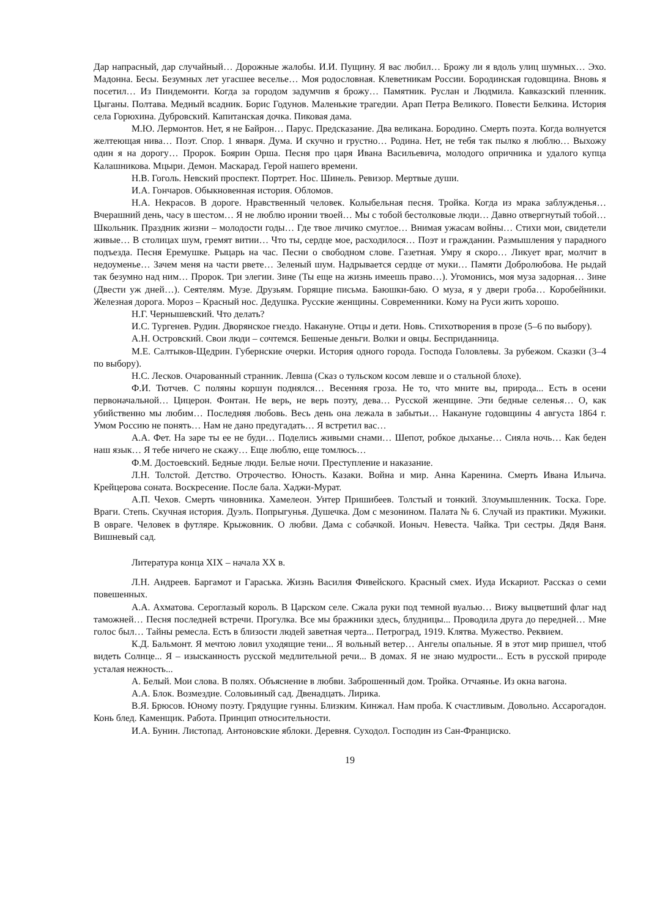Дар напрасный, дар случайный… Дорожные жалобы. И.И. Пущину. Я вас любил… Брожу ли я вдоль улиц шумных… Эхо. Мадонна. Бесы. Безумных лет угасшее веселье… Моя родословная. Клеветникам России. Бородинская годовщина. Вновь я посетил… Из Пиндемонти. Когда за городом задумчив я брожу… Памятник. Руслан и Людмила. Кавказский пленник. Цыганы. Полтава. Медный всадник. Борис Годунов. Маленькие трагедии. Арап Петра Великого. Повести Белкина. История села Горюхина. Дубровский. Капитанская дочка. Пиковая дама.
М.Ю. Лермонтов. Нет, я не Байрон… Парус. Предсказание. Два великана. Бородино. Смерть поэта. Когда волнуется желтеющая нива… Поэт. Спор. 1 января. Дума. И скучно и грустно… Родина. Нет, не тебя так пылко я люблю… Выхожу один я на дорогу… Пророк. Боярин Орша. Песня про царя Ивана Васильевича, молодого опричника и удалого купца Калашникова. Мцыри. Демон. Маскарад. Герой нашего времени.
Н.В. Гоголь. Невский проспект. Портрет. Нос. Шинель. Ревизор. Мертвые души.
И.А. Гончаров. Обыкновенная история. Обломов.
Н.А. Некрасов. В дороге. Нравственный человек. Колыбельная песня. Тройка. Когда из мрака заблужденья… Вчерашний день, часу в шестом… Я не люблю иронии твоей… Мы с тобой бестолковые люди… Давно отвергнутый тобой… Школьник. Праздник жизни – молодости годы… Где твое личико смуглое… Внимая ужасам войны… Стихи мои, свидетели живые… В столицах шум, гремят витии… Что ты, сердце мое, расходилося… Поэт и гражданин. Размышления у парадного подъезда. Песня Еремушке. Рыцарь на час. Песни о свободном слове. Газетная. Умру я скоро… Ликует враг, молчит в недоуменье… Зачем меня на части рвете… Зеленый шум. Надрывается сердце от муки… Памяти Добролюбова. Не рыдай так безумно над ним… Пророк. Три элегии. Зине (Ты еще на жизнь имеешь право…). Угомонись, моя муза задорная… Зине (Двести уж дней…). Сеятелям. Музе. Друзьям. Горящие письма. Баюшки-баю. О муза, я у двери гроба… Коробейники. Железная дорога. Мороз – Красный нос. Дедушка. Русские женщины. Современники. Кому на Руси жить хорошо.
Н.Г. Чернышевский. Что делать?
И.С. Тургенев. Рудин. Дворянское гнездо. Накануне. Отцы и дети. Новь. Стихотворения в прозе (5–6 по выбору).
А.Н. Островский. Свои люди – сочтемся. Бешеные деньги. Волки и овцы. Бесприданница.
М.Е. Салтыков-Щедрин. Губернские очерки. История одного города. Господа Головлевы. За рубежом. Сказки (3–4 по выбору).
Н.С. Лесков. Очарованный странник. Левша (Сказ о тульском косом левше и о стальной блохе).
Ф.И. Тютчев. С поляны коршун поднялся… Весенняя гроза. Не то, что мните вы, природа... Есть в осени первоначальной… Цицерон. Фонтан. Не верь, не верь поэту, дева… Русской женщине. Эти бедные селенья… О, как убийственно мы любим… Последняя любовь. Весь день она лежала в забытьи… Накануне годовщины 4 августа 1864 г. Умом Россию не понять… Нам не дано предугадать… Я встретил вас…
А.А. Фет. На заре ты ее не буди… Поделись живыми снами… Шепот, робкое дыханье… Сияла ночь… Как беден наш язык… Я тебе ничего не скажу… Еще люблю, еще томлюсь…
Ф.М. Достоевский. Бедные люди. Белые ночи. Преступление и наказание.
Л.Н. Толстой. Детство. Отрочество. Юность. Казаки. Война и мир. Анна Каренина. Смерть Ивана Ильича. Крейцерова соната. Воскресение. После бала. Хаджи-Мурат.
А.П. Чехов. Смерть чиновника. Хамелеон. Унтер Пришибеев. Толстый и тонкий. Злоумышленник. Тоска. Горе. Враги. Степь. Скучная история. Дуэль. Попрыгунья. Душечка. Дом с мезонином. Палата № 6. Случай из практики. Мужики. В овраге. Человек в футляре. Крыжовник. О любви. Дама с собачкой. Ионыч. Невеста. Чайка. Три сестры. Дядя Ваня. Вишневый сад.
Литература конца XIX – начала XX в.
Л.Н. Андреев. Баргамот и Гараська. Жизнь Василия Фивейского. Красный смех. Иуда Искариот. Рассказ о семи повешенных.
А.А. Ахматова. Сероглазый король. В Царском селе. Сжала руки под темной вуалью… Вижу выцветший флаг над таможней… Песня последней встречи. Прогулка. Все мы бражники здесь, блудницы... Проводила друга до передней… Мне голос был… Тайны ремесла. Есть в близости людей заветная черта... Петроград, 1919. Клятва. Мужество. Реквием.
К.Д. Бальмонт. Я мечтою ловил уходящие тени... Я вольный ветер… Ангелы опальные. Я в этот мир пришел, чтоб видеть Солнце... Я – изысканность русской медлительной речи... В домах. Я не знаю мудрости... Есть в русской природе усталая нежность...
А. Белый. Мои слова. В полях. Объяснение в любви. Заброшенный дом. Тройка. Отчаянье. Из окна вагона.
А.А. Блок. Возмездие. Соловьиный сад. Двенадцать. Лирика.
В.Я. Брюсов. Юному поэту. Грядущие гунны. Близким. Кинжал. Нам проба. К счастливым. Довольно. Ассарогадон. Конь блед. Каменщик. Работа. Принцип относительности.
И.А. Бунин. Листопад. Антоновские яблоки. Деревня. Суходол. Господин из Сан-Франциско.
19